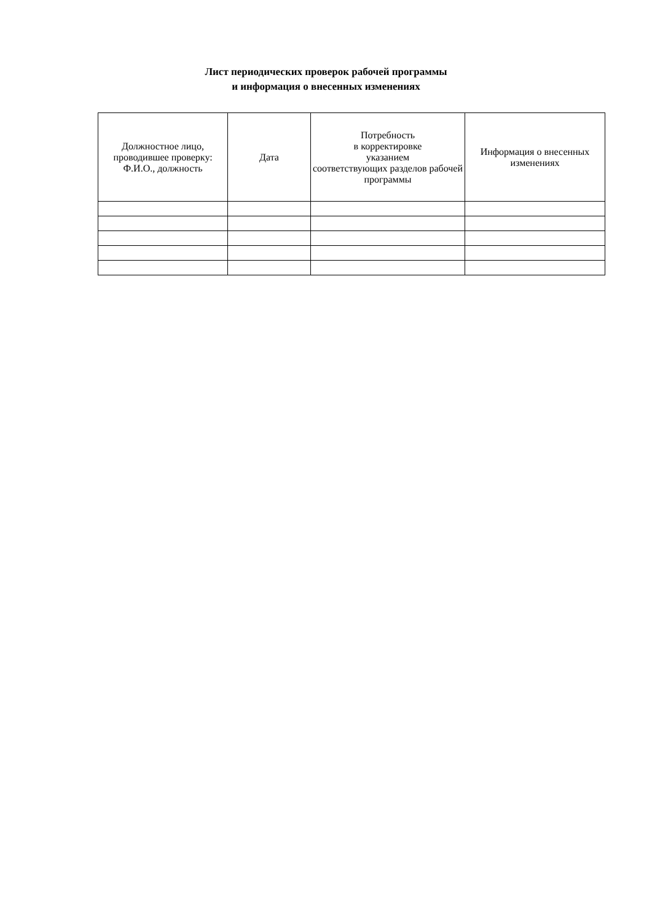Лист периодических проверок рабочей программы
и информация о внесенных изменениях
| Должностное лицо, проводившее проверку: Ф.И.О., должность | Дата | Потребность в корректировке указанием соответствующих разделов рабочей программы | Информация о внесенных изменениях |
| --- | --- | --- | --- |